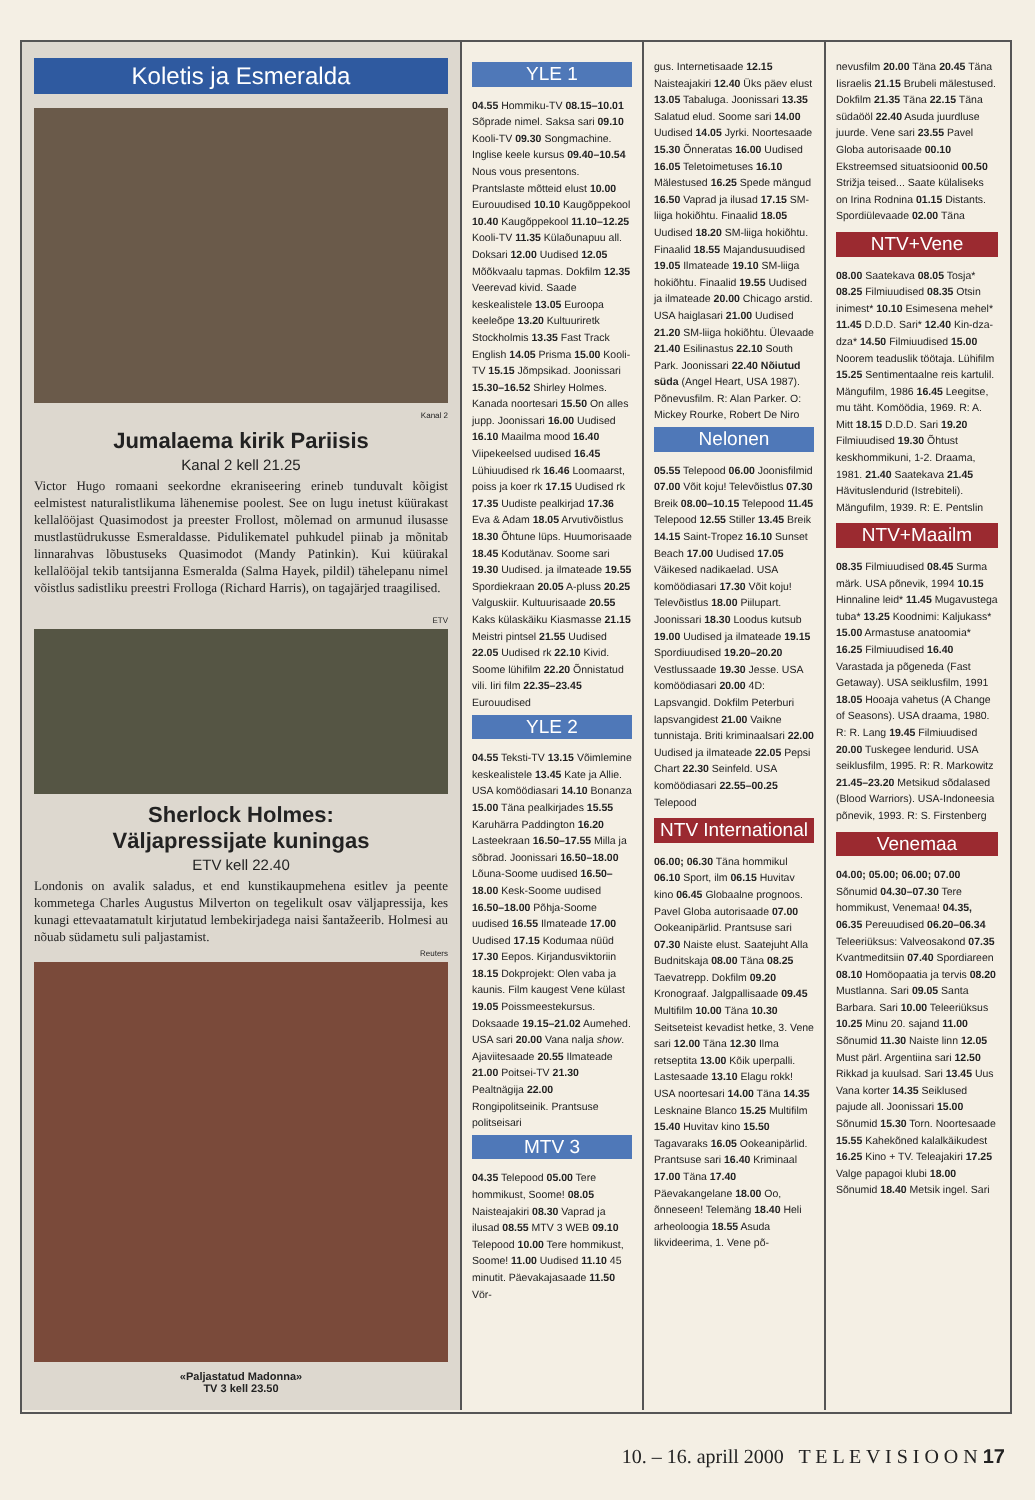Koletis ja Esmeralda
Kanal 2
Jumalaema kirik Pariisis
Kanal 2 kell 21.25
Victor Hugo romaani seekordne ekraniseering erineb tunduvalt kõigist eelmistest naturalistlikuma lähenemise poolest. See on lugu inetust küürakast kellalööjast Quasimodost ja preester Frollost, mõlemad on armunud ilusasse mustlastüdrukusse Esmeraldasse. Pidulikematel puhkudel piinab ja mõnitab linnarahvas lõbustuseks Quasimodot (Mandy Patinkin). Kui küürakal kellalööjal tekib tantsijanna Esmeralda (Salma Hayek, pildil) tähelepanu nimel võistlus sadistliku preestri Frolloga (Richard Harris), on tagajärjed traagilised.
ETV
Sherlock Holmes:
Väljapressijate kuningas
ETV kell 22.40
Londonis on avalik saladus, et end kunstikaupmehena esitlev ja peente kommetega Charles Augustus Milverton on tegelikult osav väljapressija, kes kunagi ettevaatamatult kirjutatud lembekirjadega naisi šantažeerib. Holmesi au nõuab südametu suli paljastamist.
Reuters
«Paljastatud Madonna»
TV 3 kell 23.50
YLE 1
04.55 Hommiku-TV 08.15–10.01 Sõprade nimel. Saksa sari 09.10 Kooli-TV 09.30 Songmachine. Inglise keele kursus 09.40–10.54 Nous vous presentons. Prantslaste mõtteid elust 10.00 Eurouudised 10.10 Kaugõppekool 10.40 Kaugõppekool 11.10–12.25 Kooli-TV 11.35 Külaõunapuu all. Doksari 12.00 Uudised 12.05 Mõõkvaalu tapmas. Dokfilm 12.35 Veerevad kivid. Saade keskealistele 13.05 Euroopa keeleõpe 13.20 Kultuuriretk Stockholmis 13.35 Fast Track English 14.05 Prisma 15.00 Kooli-TV 15.15 Jõmpsikad. Joonissari 15.30–16.52 Shirley Holmes. Kanada noortesari 15.50 On alles jupp. Joonissari 16.00 Uudised 16.10 Maailma mood 16.40 Viipekeelsed uudised 16.45 Lühiuudised rk 16.46 Loomaarst, poiss ja koer rk 17.15 Uudised rk 17.35 Uudiste pealkirjad 17.36 Eva & Adam 18.05 Arvutivõistlus 18.30 Õhtune lüps. Huumorisaade 18.45 Kodutänav. Soome sari 19.30 Uudised. ja ilmateade 19.55 Spordiekraan 20.05 A-pluss 20.25 Valguskiir. Kultuurisaade 20.55 Kaks külaskäiku Kiasmasse 21.15 Meistri pintsel 21.55 Uudised 22.05 Uudised rk 22.10 Kivid. Soome lühifilm 22.20 Õnnistatud vili. Iiri film 22.35–23.45 Eurouudised
YLE 2
04.55 Teksti-TV 13.15 Võimlemine keskealistele 13.45 Kate ja Allie. USA komöödiasari 14.10 Bonanza 15.00 Täna pealkirjades 15.55 Karuhärra Paddington 16.20 Lasteekraan 16.50–17.55 Milla ja sõbrad. Joonissari 16.50–18.00 Lõuna-Soome uudised 16.50–18.00 Kesk-Soome uudised 16.50–18.00 Põhja-Soome uudised 16.55 Ilmateade 17.00 Uudised 17.15 Kodumaa nüüd 17.30 Eepos. Kirjandusviktoriin 18.15 Dokprojekt: Olen vaba ja kaunis. Film kaugest Vene külast 19.05 Poissmeestekursus. Doksaade 19.15–21.02 Aumehed. USA sari 20.00 Vana nalja show. Ajaviitesaade 20.55 Ilmateade 21.00 Poitsei-TV 21.30 Pealtnägija 22.00 Rongipolitseinik. Prantsuse politseisari
MTV 3
04.35 Telepood 05.00 Tere hommikust, Soome! 08.05 Naisteajakiri 08.30 Vaprad ja ilusad 08.55 MTV 3 WEB 09.10 Telepood 10.00 Tere hommikust, Soome! 11.00 Uudised 11.10 45 minutit. Päevakajasaade 11.50 Vör-
gus. Internetisaade 12.15 Naisteajakiri 12.40 Üks päev elust 13.05 Tabaluga. Joonissari 13.35 Salatud elud. Soome sari 14.00 Uudised 14.05 Jyrki. Noortesaade 15.30 Õnneratas 16.00 Uudised 16.05 Teletoimetuses 16.10 Mälestused 16.25 Spede mängud 16.50 Vaprad ja ilusad 17.15 SM-liiga hokiõhtu. Finaalid 18.05 Uudised 18.20 SM-liiga hokiõhtu. Finaalid 18.55 Majandusuudised 19.05 Ilmateade 19.10 SM-liiga hokiõhtu. Finaalid 19.55 Uudised ja ilmateade 20.00 Chicago arstid. USA haiglasari 21.00 Uudised 21.20 SM-liiga hokiõhtu. Ülevaade 21.40 Esilinastus 22.10 South Park. Joonissari 22.40 Nõiutud süda (Angel Heart, USA 1987). Põnevusfilm. R: Alan Parker. O: Mickey Rourke, Robert De Niro
Nelonen
05.55 Telepood 06.00 Joonisfilmid 07.00 Võit koju! Televõistlus 07.30 Breik 08.00–10.15 Telepood 11.45 Telepood 12.55 Stiller 13.45 Breik 14.15 Saint-Tropez 16.10 Sunset Beach 17.00 Uudised 17.05 Väikesed nadikaelad. USA komöödiasari 17.30 Võit koju! Televõistlus 18.00 Piilupart. Joonissari 18.30 Loodus kutsub 19.00 Uudised ja ilmateade 19.15 Spordiuudised 19.20–20.20 Vestlussaade 19.30 Jesse. USA komöödiasari 20.00 4D: Lapsvangid. Dokfilm Peterburi lapsvangidest 21.00 Vaikne tunnistaja. Briti kriminaalsari 22.00 Uudised ja ilmateade 22.05 Pepsi Chart 22.30 Seinfeld. USA komöödiasari 22.55–00.25 Telepood
NTV International
06.00; 06.30 Täna hommikul 06.10 Sport, ilm 06.15 Huvitav kino 06.45 Globaalne prognoos. Pavel Globa autorisaade 07.00 Ookeanipärlid. Prantsuse sari 07.30 Naiste elust. Saatejuht Alla Budnitskaja 08.00 Täna 08.25 Taevatrepp. Dokfilm 09.20 Kronograaf. Jalgpallisaade 09.45 Multifilm 10.00 Täna 10.30 Seitseteist kevadist hetke, 3. Vene sari 12.00 Täna 12.30 Ilma retseptita 13.00 Kõik uperpalli. Lastesaade 13.10 Elagu rokk! USA noortesari 14.00 Täna 14.35 Lesknaine Blanco 15.25 Multifilm 15.40 Huvitav kino 15.50 Tagavaraks 16.05 Ookeanipärlid. Prantsuse sari 16.40 Kriminaal 17.00 Täna 17.40 Päevakangelane 18.00 Oo, õnneseen! Telemäng 18.40 Heli arheoloogia 18.55 Asuda likvideerima, 1. Vene põ-
nevusfilm 20.00 Täna 20.45 Täna Iisraelis 21.15 Brubeli mälestused. Dokfilm 21.35 Täna 22.15 Täna südaööl 22.40 Asuda juurdluse juurde. Vene sari 23.55 Pavel Globa autorisaade 00.10 Ekstreemsed situatsioonid 00.50 Strižja teised... Saate külaliseks on Irina Rodnina 01.15 Distants. Spordiülevaade 02.00 Täna
NTV+Vene
08.00 Saatekava 08.05 Tosja* 08.25 Filmiuudised 08.35 Otsin inimest* 10.10 Esimesena mehel* 11.45 D.D.D. Sari* 12.40 Kin-dza-dza* 14.50 Filmiuudised 15.00 Noorem teaduslik töötaja. Lühifilm 15.25 Sentimentaalne reis kartulil. Mängufilm, 1986 16.45 Leegitse, mu täht. Komöödia, 1969. R: A. Mitt 18.15 D.D.D. Sari 19.20 Filmiuudised 19.30 Õhtust keskhommikuni, 1-2. Draama, 1981. 21.40 Saatekava 21.45 Hävituslendurid (Istrebiteli). Mängufilm, 1939. R: E. Pentslin
NTV+Maailm
08.35 Filmiuudised 08.45 Surma märk. USA põnevik, 1994 10.15 Hinnaline leid* 11.45 Mugavustega tuba* 13.25 Koodnimi: Kaljukass* 15.00 Armastuse anatoomia* 16.25 Filmiuudised 16.40 Varastada ja põgeneda (Fast Getaway). USA seiklusfilm, 1991 18.05 Hooaja vahetus (A Change of Seasons). USA draama, 1980. R: R. Lang 19.45 Filmiuudised 20.00 Tuskegee lendurid. USA seiklusfilm, 1995. R: R. Markowitz 21.45–23.20 Metsikud sõdalased (Blood Warriors). USA-Indoneesia põnevik, 1993. R: S. Firstenberg
Venemaa
04.00; 05.00; 06.00; 07.00 Sõnumid 04.30–07.30 Tere hommikust, Venemaa! 04.35, 06.35 Pereuudised 06.20–06.34 Teleeriüksus: Valveosakond 07.35 Kvantmeditsiin 07.40 Spordiareen 08.10 Homöopaatia ja tervis 08.20 Mustlanna. Sari 09.05 Santa Barbara. Sari 10.00 Teleeriüksus 10.25 Minu 20. sajand 11.00 Sõnumid 11.30 Naiste linn 12.05 Must pärl. Argentiina sari 12.50 Rikkad ja kuulsad. Sari 13.45 Uus Vana korter 14.35 Seiklused pajude all. Joonissari 15.00 Sõnumid 15.30 Torn. Noortesaade 15.55 Kahekõned kalalkäikudest 16.25 Kino + TV. Teleajakiri 17.25 Valge papagoi klubi 18.00 Sõnumid 18.40 Metsik ingel. Sari
10. – 16. aprill 2000 T E L E V I S I O O N 17